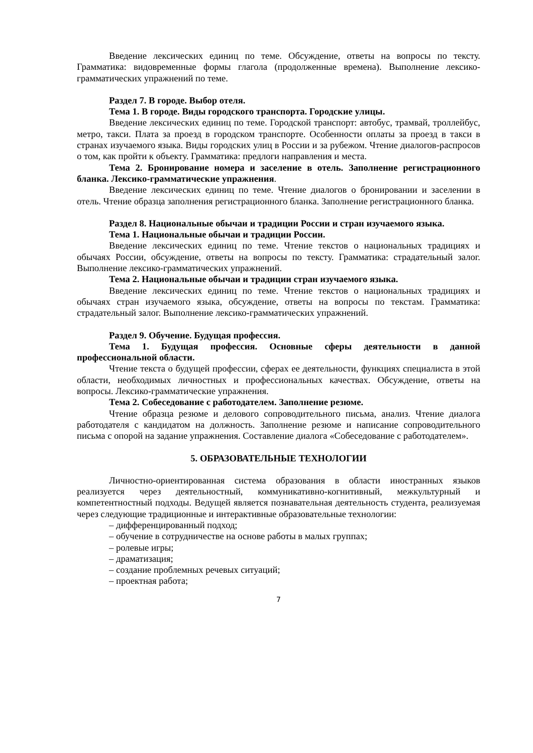Введение лексических единиц по теме. Обсуждение, ответы на вопросы по тексту. Грамматика: видовременные формы глагола (продолженные времена). Выполнение лексико-грамматических упражнений по теме.
Раздел 7. В городе. Выбор отеля.
Тема 1. В городе. Виды городского транспорта. Городские улицы.
Введение лексических единиц по теме. Городской транспорт: автобус, трамвай, троллейбус, метро, такси. Плата за проезд в городском транспорте. Особенности оплаты за проезд в такси в странах изучаемого языка. Виды городских улиц в России и за рубежом. Чтение диалогов-распросов о том, как пройти к объекту. Грамматика: предлоги направления и места.
Тема 2. Бронирование номера и заселение в отель. Заполнение регистрационного бланка. Лексико-грамматические упражнения.
Введение лексических единиц по теме. Чтение диалогов о бронировании и заселении в отель. Чтение образца заполнения регистрационного бланка. Заполнение регистрационного бланка.
Раздел 8. Национальные обычаи и традиции России и стран изучаемого языка.
Тема 1. Национальные обычаи и традиции России.
Введение лексических единиц по теме. Чтение текстов о национальных традициях и обычаях России, обсуждение, ответы на вопросы по тексту. Грамматика: страдательный залог. Выполнение лексико-грамматических упражнений.
Тема 2. Национальные обычаи и традиции стран изучаемого языка.
Введение лексических единиц по теме. Чтение текстов о национальных традициях и обычаях стран изучаемого языка, обсуждение, ответы на вопросы по текстам. Грамматика: страдательный залог. Выполнение лексико-грамматических упражнений.
Раздел 9. Обучение. Будущая профессия.
Тема 1. Будущая профессия. Основные сферы деятельности в данной профессиональной области.
Чтение текста о будущей профессии, сферах ее деятельности, функциях специалиста в этой области, необходимых личностных и профессиональных качествах. Обсуждение, ответы на вопросы. Лексико-грамматические упражнения.
Тема 2. Собеседование с работодателем. Заполнение резюме.
Чтение образца резюме и делового сопроводительного письма, анализ. Чтение диалога работодателя с кандидатом на должность. Заполнение резюме и написание сопроводительного письма с опорой на задание упражнения. Составление диалога «Собеседование с работодателем».
5. ОБРАЗОВАТЕЛЬНЫЕ ТЕХНОЛОГИИ
Личностно-ориентированная система образования в области иностранных языков реализуется через деятельностный, коммуникативно-когнитивный, межкультурный и компетентностный подходы. Ведущей является познавательная деятельность студента, реализуемая через следующие традиционные и интерактивные образовательные технологии:
– дифференцированный подход;
– обучение в сотрудничестве на основе работы в малых группах;
– ролевые игры;
– драматизация;
– создание проблемных речевых ситуаций;
– проектная работа;
7